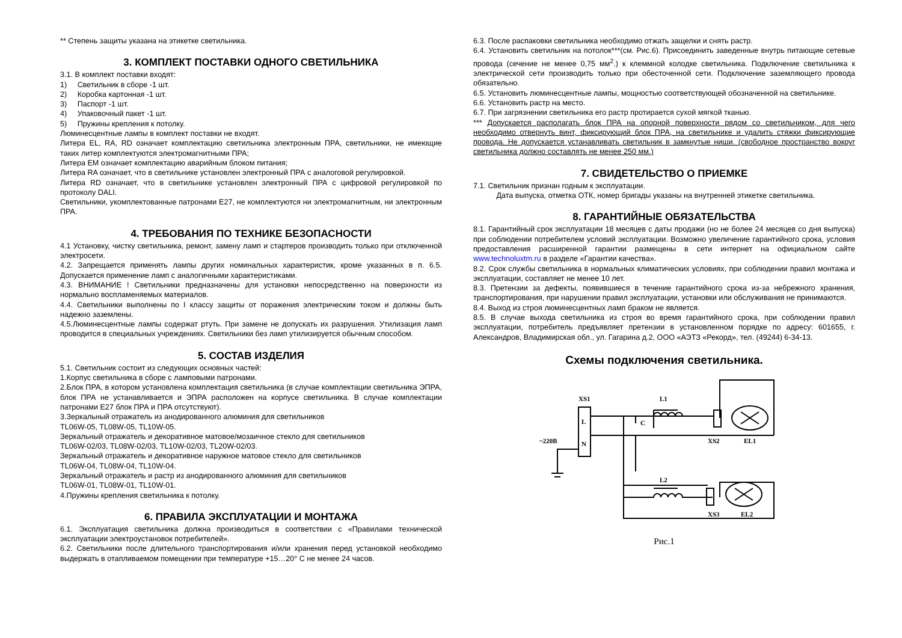** Степень защиты указана на этикетке светильника.
3. КОМПЛЕКТ ПОСТАВКИ ОДНОГО СВЕТИЛЬНИКА
3.1. В комплект поставки входят:
1) Светильник в сборе -1 шт.
2) Коробка картонная -1 шт.
3) Паспорт -1 шт.
4) Упаковочный пакет -1 шт.
5) Пружины крепления к потолку.
Люминесцентные лампы в комплект поставки не входят.
Литера EL, RA, RD означает комплектацию светильника электронным ПРА, светильники, не имеющие таких литер комплектуются электромагнитными ПРА;
Литера EM означает комплектацию аварийным блоком питания;
Литера RA означает, что в светильнике установлен электронный ПРА с аналоговой регулировкой.
Литера RD означает, что в светильнике установлен электронный ПРА с цифровой регулировкой по протоколу DALI.
Светильники, укомплектованные патронами Е27, не комплектуются ни электромагнитным, ни электронным ПРА.
4. ТРЕБОВАНИЯ ПО ТЕХНИКЕ БЕЗОПАСНОСТИ
4.1 Установку, чистку светильника, ремонт, замену ламп и стартеров производить только при отключенной электросети.
4.2. Запрещается применять лампы других номинальных характеристик, кроме указанных в п. 6.5. Допускается применение ламп с аналогичными характеристиками.
4.3. ВНИМАНИЕ ! Светильники предназначены для установки непосредственно на поверхности из нормально воспламеняемых материалов.
4.4. Светильники выполнены по I классу защиты от поражения электрическим током и должны быть надежно заземлены.
4.5.Люминесцентные лампы содержат ртуть. При замене не допускать их разрушения. Утилизация ламп проводится в специальных учреждениях. Светильники без ламп утилизируется обычным способом.
5. СОСТАВ ИЗДЕЛИЯ
5.1. Светильник состоит из следующих основных частей:
1.Корпус светильника в сборе с ламповыми патронами.
2.Блок ПРА, в котором установлена комплектация светильника (в случае комплектации светильника ЭПРА, блок ПРА не устанавливается и ЭПРА расположен на корпусе светильника. В случае комплектации патронами Е27 блок ПРА и ПРА отсутствуют).
3.Зеркальный отражатель из анодированного алюминия для светильников
TL06W-05, TL08W-05, TL10W-05.
Зеркальный отражатель и декоративное матовое/мозаичное стекло для светильников
TL06W-02/03, TL08W-02/03, TL10W-02/03, TL20W-02/03.
Зеркальный отражатель и декоративное наружное матовое стекло для светильников
TL06W-04, TL08W-04, TL10W-04.
Зеркальный отражатель и растр из анодированного алюминия для светильников
TL06W-01, TL08W-01, TL10W-01.
4.Пружины крепления светильника к потолку.
6. ПРАВИЛА ЭКСПЛУАТАЦИИ И МОНТАЖА
6.1. Эксплуатация светильника должна производиться в соответствии с «Правилами технической эксплуатации электроустановок потребителей».
6.2. Светильники после длительного транспортирования и/или хранения перед установкой необходимо выдержать в отапливаемом помещении при температуре +15…20° С не менее 24 часов.
6.3. После распаковки светильника необходимо отжать защелки и снять растр.
6.4. Установить светильник на потолок***(см. Рис.6). Присоединить заведенные внутрь питающие сетевые провода (сечение не менее 0,75 мм<sup>2</sup>.) к клеммной колодке светильника. Подключение светильника к электрической сети производить только при обесточенной сети. Подключение заземляющего провода обязательно.
6.5. Установить люминесцентные лампы, мощностью соответствующей обозначенной на светильнике.
6.6. Установить растр на место.
6.7. При загрязнении светильника его растр протирается сухой мягкой тканью.
*** Допускается располагать блок ПРА на опорной поверхности рядом со светильником, для чего необходимо отвернуть винт, фиксирующий блок ПРА, на светильнике и удалить стяжки фиксирующие провода. Не допускается устанавливать светильник в замкнутые ниши. (свободное пространство вокруг светильника должно составлять не менее 250 мм.)
7. СВИДЕТЕЛЬСТВО О ПРИЕМКЕ
7.1. Светильник признан годным к эксплуатации.
Дата выпуска, отметка ОТК, номер бригады указаны на внутренней этикетке светильника.
8. ГАРАНТИЙНЫЕ ОБЯЗАТЕЛЬСТВА
8.1. Гарантийный срок эксплуатации 18 месяцев с даты продажи (но не более 24 месяцев со дня выпуска) при соблюдении потребителем условий эксплуатации. Возможно увеличение гарантийного срока, условия предоставления расширенной гарантии размещены в сети интернет на официальном сайте www.technoluxtm.ru в разделе «Гарантии качества».
8.2. Срок службы светильника в нормальных климатических условиях, при соблюдении правил монтажа и эксплуатации, составляет не менее 10 лет.
8.3. Претензии за дефекты, появившиеся в течение гарантийного срока из-за небрежного хранения, транспортирования, при нарушении правил эксплуатации, установки или обслуживания не принимаются.
8.4. Выход из строя люминесцентных ламп браком не является.
8.5. В случае выхода светильника из строя во время гарантийного срока, при соблюдении правил эксплуатации, потребитель предъявляет претензии в установленном порядке по адресу: 601655, г. Александров, Владимирская обл., ул. Гагарина д.2, ООО «АЭТЗ «Рекорд», тел. (49244) 6-34-13.
Схемы подключения светильника.
XS1
L
N
~220B
C
L1
XS2
EL1
L2
XS3
EL2
Рис.1